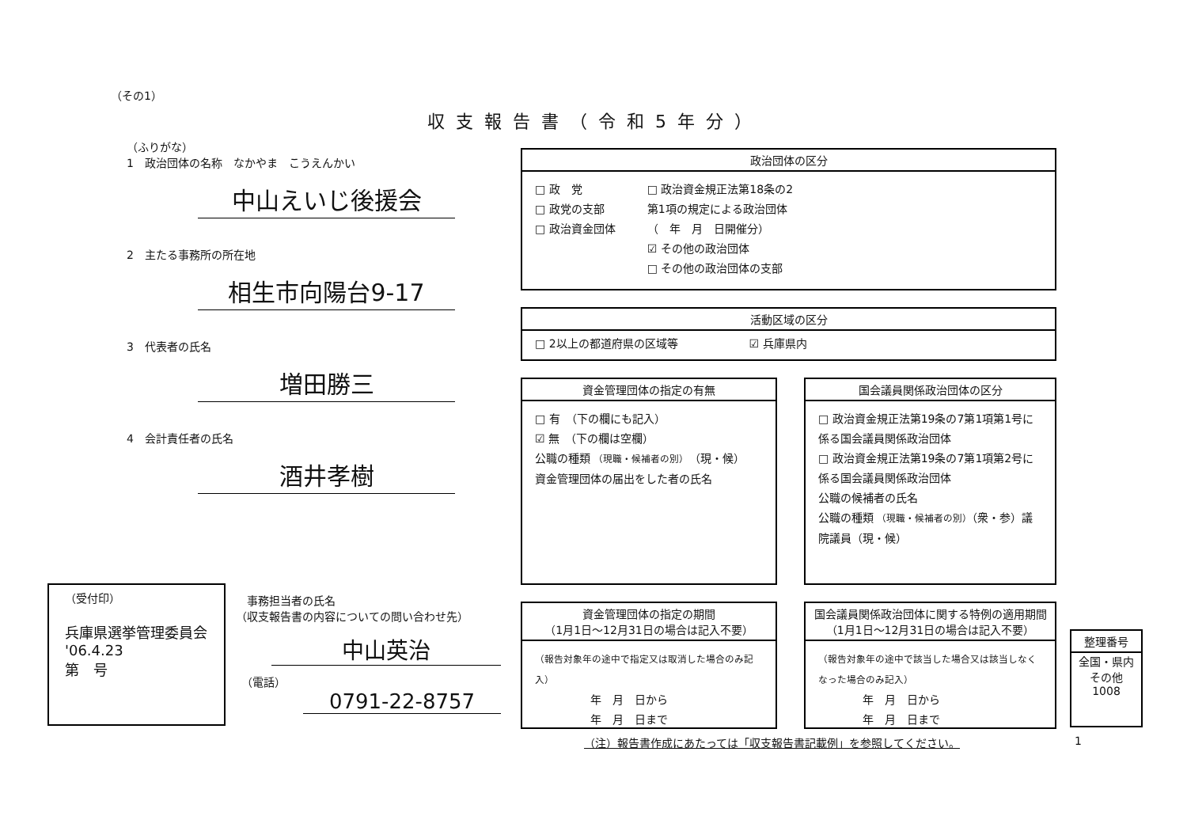収支報告書（令和5年分）
（その1）
（ふりがな）
1　政治団体の名称　なかやま　こうえんかい
中山えいじ後援会
2　主たる事務所の所在地
相生市向陽台9-17
3　代表者の氏名
増田勝三
4　会計責任者の氏名
酒井孝樹
政治団体の区分
□ 政　党
□ 政党の支部
□ 政治資金団体
□ 政治資金規正法第18条の2
第1項の規定による政治団体
（　年　月　日開催分）
☑ その他の政治団体
□ その他の政治団体の支部
活動区域の区分
□ 2以上の都道府県の区域等 ☑ 兵庫県内
資金管理団体の指定の有無
□ 有　（下の欄にも記入）
☑ 無　（下の欄は空欄）
公職の種類 （現職・候補者の別）　（現・候）
資金管理団体の届出をした者の氏名
国会議員関係政治団体の区分
□ 政治資金規正法第19条の7第1項第1号に係る国会議員関係政治団体
□ 政治資金規正法第19条の7第1項第2号に係る国会議員関係政治団体
公職の候補者の氏名
公職の種類 （現職・候補者の別）（衆・参）議院議員（現・候）
（受付印）
兵庫県選挙管理委員会
'06.4.23
第　号
　事務担当者の氏名
（収支報告書の内容についての問い合わせ先）
中山英治
　（電話）
0791-22-8757
資金管理団体の指定の期間
（1月1日～12月31日の場合は記入不要）
（報告対象年の途中で指定又は取消した場合のみ記入）
　　　　　年　月　日から
　　　　　年　月　日まで
国会議員関係政治団体に関する特例の適用期間
（1月1日～12月31日の場合は記入不要）
（報告対象年の途中で該当した場合又は該当しなくなった場合のみ記入）
　　　　年　月　日から
　　　　年　月　日まで
整理番号
全国・県内
その他
1008
（注）報告書作成にあたっては「収支報告書記載例」を参照してください。
1